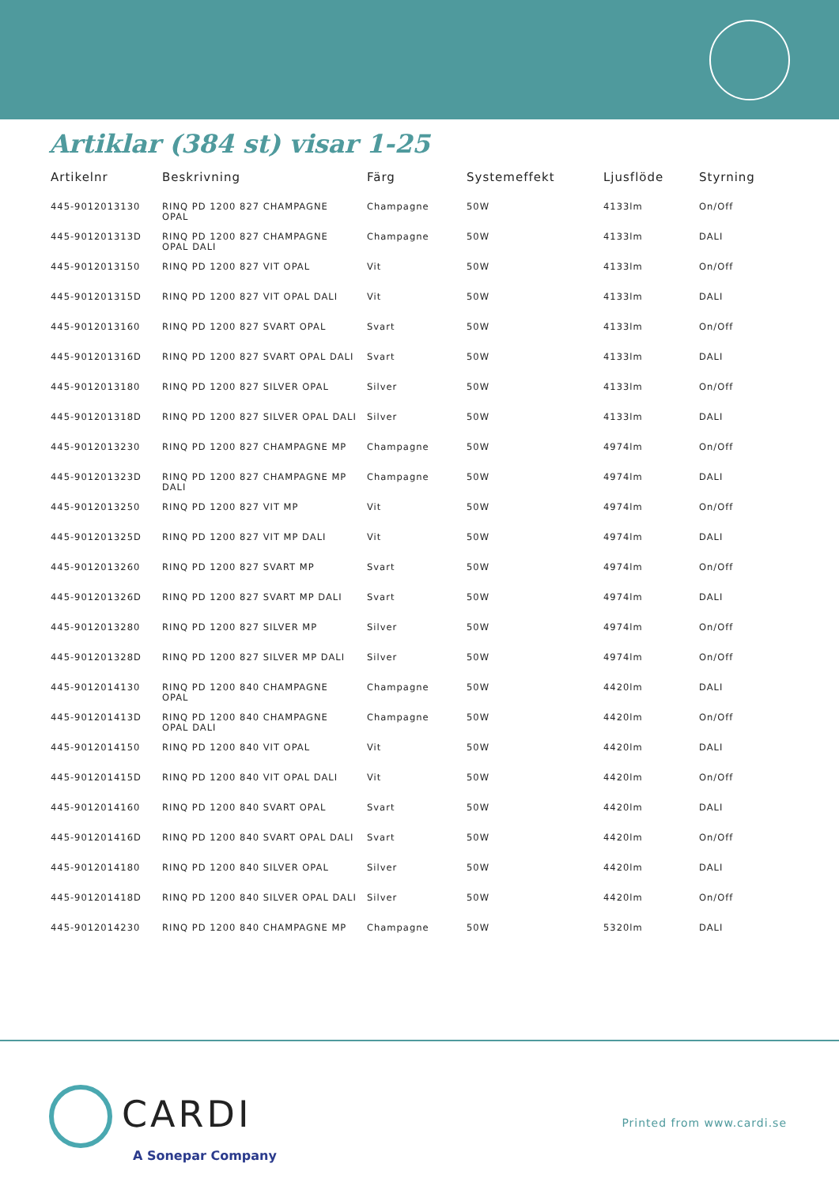Artiklar (384 st) visar 1-25
| Artikelnr | Beskrivning | Färg | Systemeffekt | Ljusflöde | Styrning |
| --- | --- | --- | --- | --- | --- |
| 445-9012013130 | RINQ PD 1200 827 CHAMPAGNE OPAL | Champagne | 50W | 4133lm | On/Off |
| 445-901201313D | RINQ PD 1200 827 CHAMPAGNE OPAL DALI | Champagne | 50W | 4133lm | DALI |
| 445-9012013150 | RINQ PD 1200 827 VIT OPAL | Vit | 50W | 4133lm | On/Off |
| 445-901201315D | RINQ PD 1200 827 VIT OPAL DALI | Vit | 50W | 4133lm | DALI |
| 445-9012013160 | RINQ PD 1200 827 SVART OPAL | Svart | 50W | 4133lm | On/Off |
| 445-901201316D | RINQ PD 1200 827 SVART OPAL DALI | Svart | 50W | 4133lm | DALI |
| 445-9012013180 | RINQ PD 1200 827 SILVER OPAL | Silver | 50W | 4133lm | On/Off |
| 445-901201318D | RINQ PD 1200 827 SILVER OPAL DALI | Silver | 50W | 4133lm | DALI |
| 445-9012013230 | RINQ PD 1200 827 CHAMPAGNE MP | Champagne | 50W | 4974lm | On/Off |
| 445-901201323D | RINQ PD 1200 827 CHAMPAGNE MP DALI | Champagne | 50W | 4974lm | DALI |
| 445-9012013250 | RINQ PD 1200 827 VIT MP | Vit | 50W | 4974lm | On/Off |
| 445-901201325D | RINQ PD 1200 827 VIT MP DALI | Vit | 50W | 4974lm | DALI |
| 445-9012013260 | RINQ PD 1200 827 SVART MP | Svart | 50W | 4974lm | On/Off |
| 445-901201326D | RINQ PD 1200 827 SVART MP DALI | Svart | 50W | 4974lm | DALI |
| 445-9012013280 | RINQ PD 1200 827 SILVER MP | Silver | 50W | 4974lm | On/Off |
| 445-901201328D | RINQ PD 1200 827 SILVER MP DALI | Silver | 50W | 4974lm | On/Off |
| 445-9012014130 | RINQ PD 1200 840 CHAMPAGNE OPAL | Champagne | 50W | 4420lm | DALI |
| 445-901201413D | RINQ PD 1200 840 CHAMPAGNE OPAL DALI | Champagne | 50W | 4420lm | On/Off |
| 445-9012014150 | RINQ PD 1200 840 VIT OPAL | Vit | 50W | 4420lm | DALI |
| 445-901201415D | RINQ PD 1200 840 VIT OPAL DALI | Vit | 50W | 4420lm | On/Off |
| 445-9012014160 | RINQ PD 1200 840 SVART OPAL | Svart | 50W | 4420lm | DALI |
| 445-901201416D | RINQ PD 1200 840 SVART OPAL DALI | Svart | 50W | 4420lm | On/Off |
| 445-9012014180 | RINQ PD 1200 840 SILVER OPAL | Silver | 50W | 4420lm | DALI |
| 445-901201418D | RINQ PD 1200 840 SILVER OPAL DALI | Silver | 50W | 4420lm | On/Off |
| 445-9012014230 | RINQ PD 1200 840 CHAMPAGNE MP | Champagne | 50W | 5320lm | DALI |
CARDI
A Sonepar Company
Printed from www.cardi.se